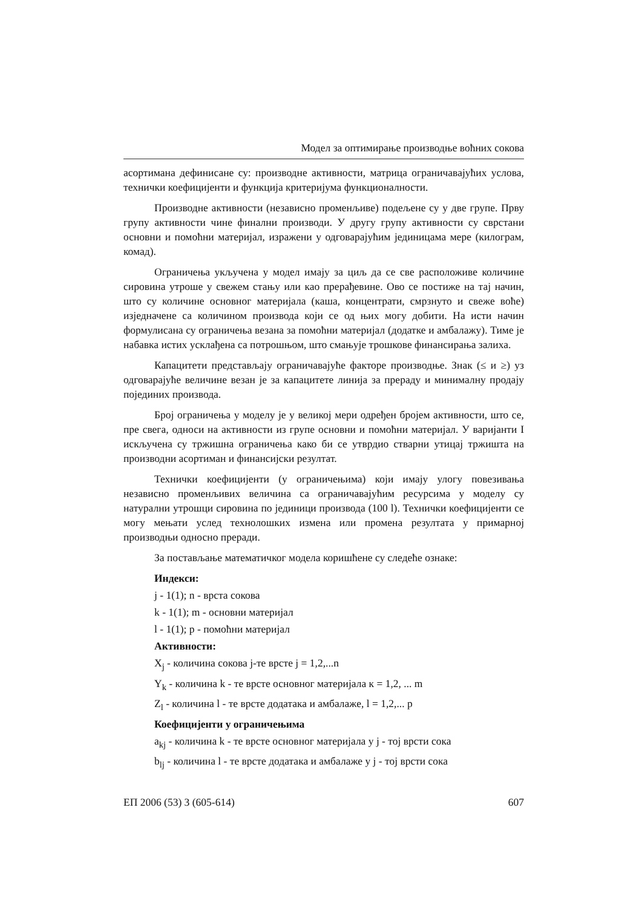Модел за оптимирање производње воћних сокова
асортимана дефинисане су: производне активности, матрица ограничавајућих услова, технички коефицијенти и функција критеријума функционалности.
Производне активности (независно променљиве) подељене су у две групе. Прву групу активности чине финални производи. У другу групу активности су сврстани основни и помоћни материјал, изражени у одговарајућим јединицама мере (килограм, комад).
Ограничења укључена у модел имају за циљ да се све расположиве количине сировина утроше у свежем стању или као прерађевине. Ово се постиже на тај начин, што су количине основног материјала (каша, концентрати, смрзнуто и свеже воће) изједначене са количином производа који се од њих могу добити. На исти начин формулисана су ограничења везана за помоћни материјал (додатке и амбалажу). Тиме је набавка истих усклађена са потрошњом, што смањује трошкове финансирања залиха.
Капацитети представљају ограничавајуће факторе производње. Знак (≤ и ≥) уз одговарајуће величине везан је за капацитете линија за прераду и минималну продају појединих производа.
Број ограничења у моделу је у великој мери одређен бројем активности, што се, пре свега, односи на активности из групе основни и помоћни материјал. У варијанти I искључена су тржишна ограничења како би се утврдио стварни утицај тржишта на производни асортиман и финансијски резултат.
Технички коефицијенти (у ограничењима) који имају улогу повезивања независно променљивих величина са ограничавајућим ресурсима у моделу су натурални утрошци сировина по јединици производа (100 l). Технички коефицијенти се могу мењати услед технолошких измена или промена резултата у примарној производњи односно преради.
За постављање математичког модела коришћене су следеће ознаке:
Индекси:
j - 1(1); n - врста сокова
k - 1(1); m - основни материјал
l - 1(1); p - помоћни материјал
Активности:
X<sub>j</sub> - количина сокова j-те врсте j = 1,2,...n
Y<sub>k</sub> - количина k - те врсте основног материјала к = 1,2, ... m
Z<sub>l</sub> - количина l - те врсте додатака и амбалаже, l = 1,2,... p
Коефицијенти у ограничењима
a<sub>kj</sub> - количина k - те врсте основног материјала у j - тој врсти сока
b<sub>lj</sub> - количина l - те врсте додатака и амбалаже у j - тој врсти сока
ЕП 2006 (53) 3 (605-614) 607